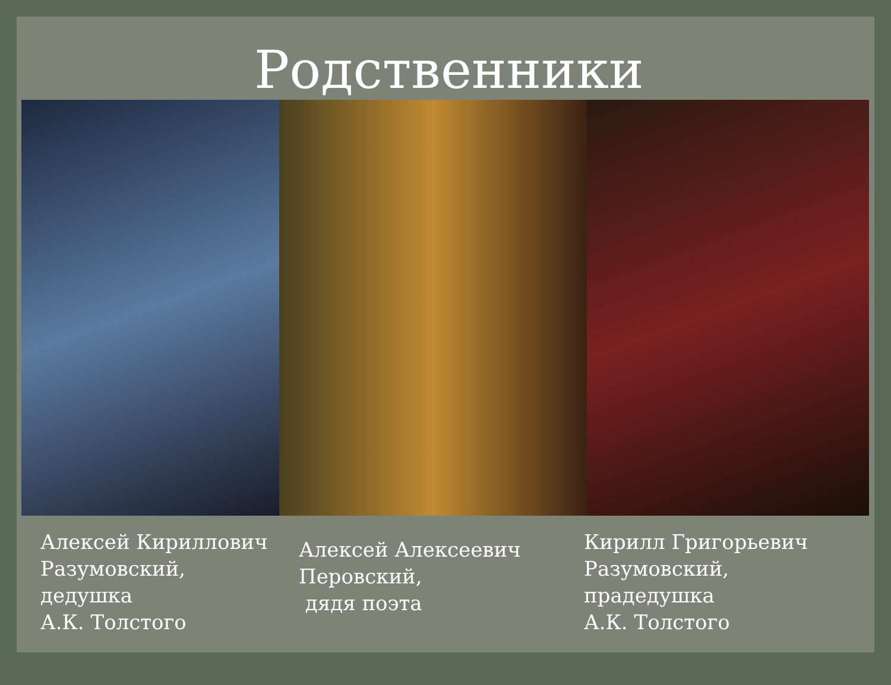Родственники
Алексей Кириллович
Разумовский,
дедушка
А.К. Толстого
Алексей Алексеевич
Перовский,
дядя поэта
Кирилл Григорьевич
Разумовский,
прадедушка
А.К. Толстого